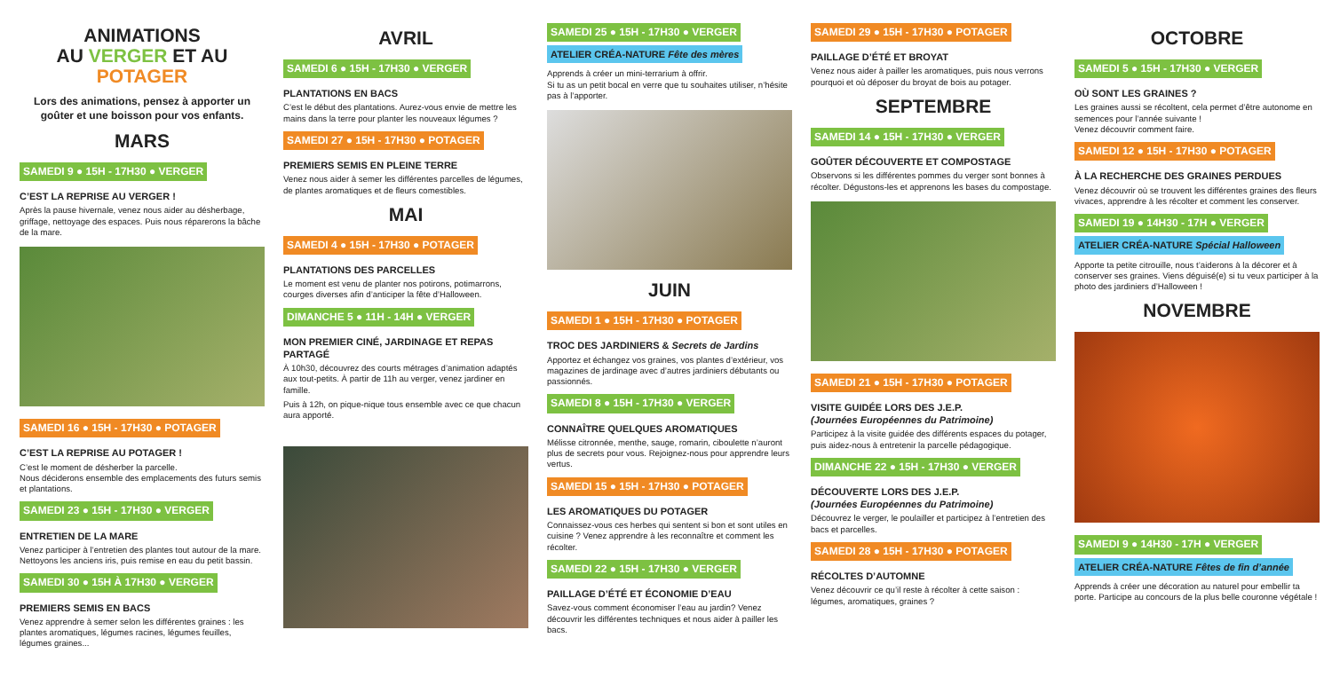ANIMATIONS
AU VERGER ET AU POTAGER
Lors des animations, pensez à apporter un goûter et une boisson pour vos enfants.
MARS
SAMEDI 9 ● 15H - 17H30 ● VERGER
C’EST LA REPRISE AU VERGER !
Après la pause hivernale, venez nous aider au désherbage, griffage, nettoyage des espaces. Puis nous réparerons la bâche de la mare.
SAMEDI 16 ● 15H - 17H30 ● POTAGER
C’EST LA REPRISE AU POTAGER !
C’est le moment de désherber la parcelle.
Nous déciderons ensemble des emplacements des futurs semis et plantations.
SAMEDI 23 ● 15H - 17H30 ● VERGER
ENTRETIEN DE LA MARE
Venez participer à l’entretien des plantes tout autour de la mare. Nettoyons les anciens iris, puis remise en eau du petit bassin.
SAMEDI 30 ● 15H À 17H30 ● VERGER
PREMIERS SEMIS EN BACS
Venez apprendre à semer selon les différentes graines : les plantes aromatiques, légumes racines, légumes feuilles, légumes graines...
AVRIL
SAMEDI 6 ● 15H - 17H30 ● VERGER
PLANTATIONS EN BACS
C’est le début des plantations. Aurez-vous envie de mettre les mains dans la terre pour planter les nouveaux légumes ?
SAMEDI 27 ● 15H - 17H30 ● POTAGER
PREMIERS SEMIS EN PLEINE TERRE
Venez nous aider à semer les différentes parcelles de légumes, de plantes aromatiques et de fleurs comestibles.
MAI
SAMEDI 4 ● 15H - 17H30 ● POTAGER
PLANTATIONS DES PARCELLES
Le moment est venu de planter nos potirons, potimarrons, courges diverses afin d’anticiper la fête d’Halloween.
DIMANCHE 5 ● 11H - 14H ● VERGER
MON PREMIER CINÉ, JARDINAGE ET REPAS PARTAGÉ
À 10h30, découvrez des courts métrages d’animation adaptés aux tout-petits. À partir de 11h au verger, venez jardiner en famille.
Puis à 12h, on pique-nique tous ensemble avec ce que chacun aura apporté.
SAMEDI 25 ● 15H - 17H30 ● VERGER
ATELIER CRÉA-NATURE Fête des mères
Apprends à créer un mini-terrarium à offrir.
Si tu as un petit bocal en verre que tu souhaites utiliser, n’hésite pas à l’apporter.
JUIN
SAMEDI 1 ● 15H - 17H30 ● POTAGER
TROC DES JARDINIERS & Secrets de Jardins
Apportez et échangez vos graines, vos plantes d’extérieur, vos magazines de jardinage avec d’autres jardiniers débutants ou passionnés.
SAMEDI 8 ● 15H - 17H30 ● VERGER
CONNAÎTRE QUELQUES AROMATIQUES
Mélisse citronnée, menthe, sauge, romarin, ciboulette n’auront plus de secrets pour vous. Rejoignez-nous pour apprendre leurs vertus.
SAMEDI 15 ● 15H - 17H30 ● POTAGER
LES AROMATIQUES DU POTAGER
Connaissez-vous ces herbes qui sentent si bon et sont utiles en cuisine ? Venez apprendre à les reconnaître et comment les récolter.
SAMEDI 22 ● 15H - 17H30 ● VERGER
PAILLAGE D’ÉTÉ ET ÉCONOMIE D’EAU
Savez-vous comment économiser l’eau au jardin? Venez découvrir les différentes techniques et nous aider à pailler les bacs.
SAMEDI 29 ● 15H - 17H30 ● POTAGER
PAILLAGE D’ÉTÉ ET BROYAT
Venez nous aider à pailler les aromatiques, puis nous verrons pourquoi et où déposer du broyat de bois au potager.
SEPTEMBRE
SAMEDI 14 ● 15H - 17H30 ● VERGER
GOÛTER DÉCOUVERTE ET COMPOSTAGE
Observons si les différentes pommes du verger sont bonnes à récolter. Dégustons-les et apprenons les bases du compostage.
SAMEDI 21 ● 15H - 17H30 ● POTAGER
VISITE GUIDÉE LORS DES J.E.P.
(Journées Européennes du Patrimoine)
Participez à la visite guidée des différents espaces du potager, puis aidez-nous à entretenir la parcelle pédagogique.
DIMANCHE 22 ● 15H - 17H30 ● VERGER
DÉCOUVERTE LORS DES J.E.P.
(Journées Européennes du Patrimoine)
Découvrez le verger, le poulailler et participez à l’entretien des bacs et parcelles.
SAMEDI 28 ● 15H - 17H30 ● POTAGER
RÉCOLTES D’AUTOMNE
Venez découvrir ce qu’il reste à récolter à cette saison : légumes, aromatiques, graines ?
OCTOBRE
SAMEDI 5 ● 15H - 17H30 ● VERGER
OÙ SONT LES GRAINES ?
Les graines aussi se récoltent, cela permet d’être autonome en semences pour l’année suivante !
Venez découvrir comment faire.
SAMEDI 12 ● 15H - 17H30 ● POTAGER
À LA RECHERCHE DES GRAINES PERDUES
Venez découvrir où se trouvent les différentes graines des fleurs vivaces, apprendre à les récolter et comment les conserver.
SAMEDI 19 ● 14H30 - 17H ● VERGER
ATELIER CRÉA-NATURE Spécial Halloween
Apporte ta petite citrouille, nous t’aiderons à la décorer et à conserver ses graines. Viens déguisé(e) si tu veux participer à la photo des jardiniers d’Halloween !
NOVEMBRE
SAMEDI 9 ● 14H30 - 17H ● VERGER
ATELIER CRÉA-NATURE Fêtes de fin d’année
Apprends à créer une décoration au naturel pour embellir ta porte. Participe au concours de la plus belle couronne végétale !